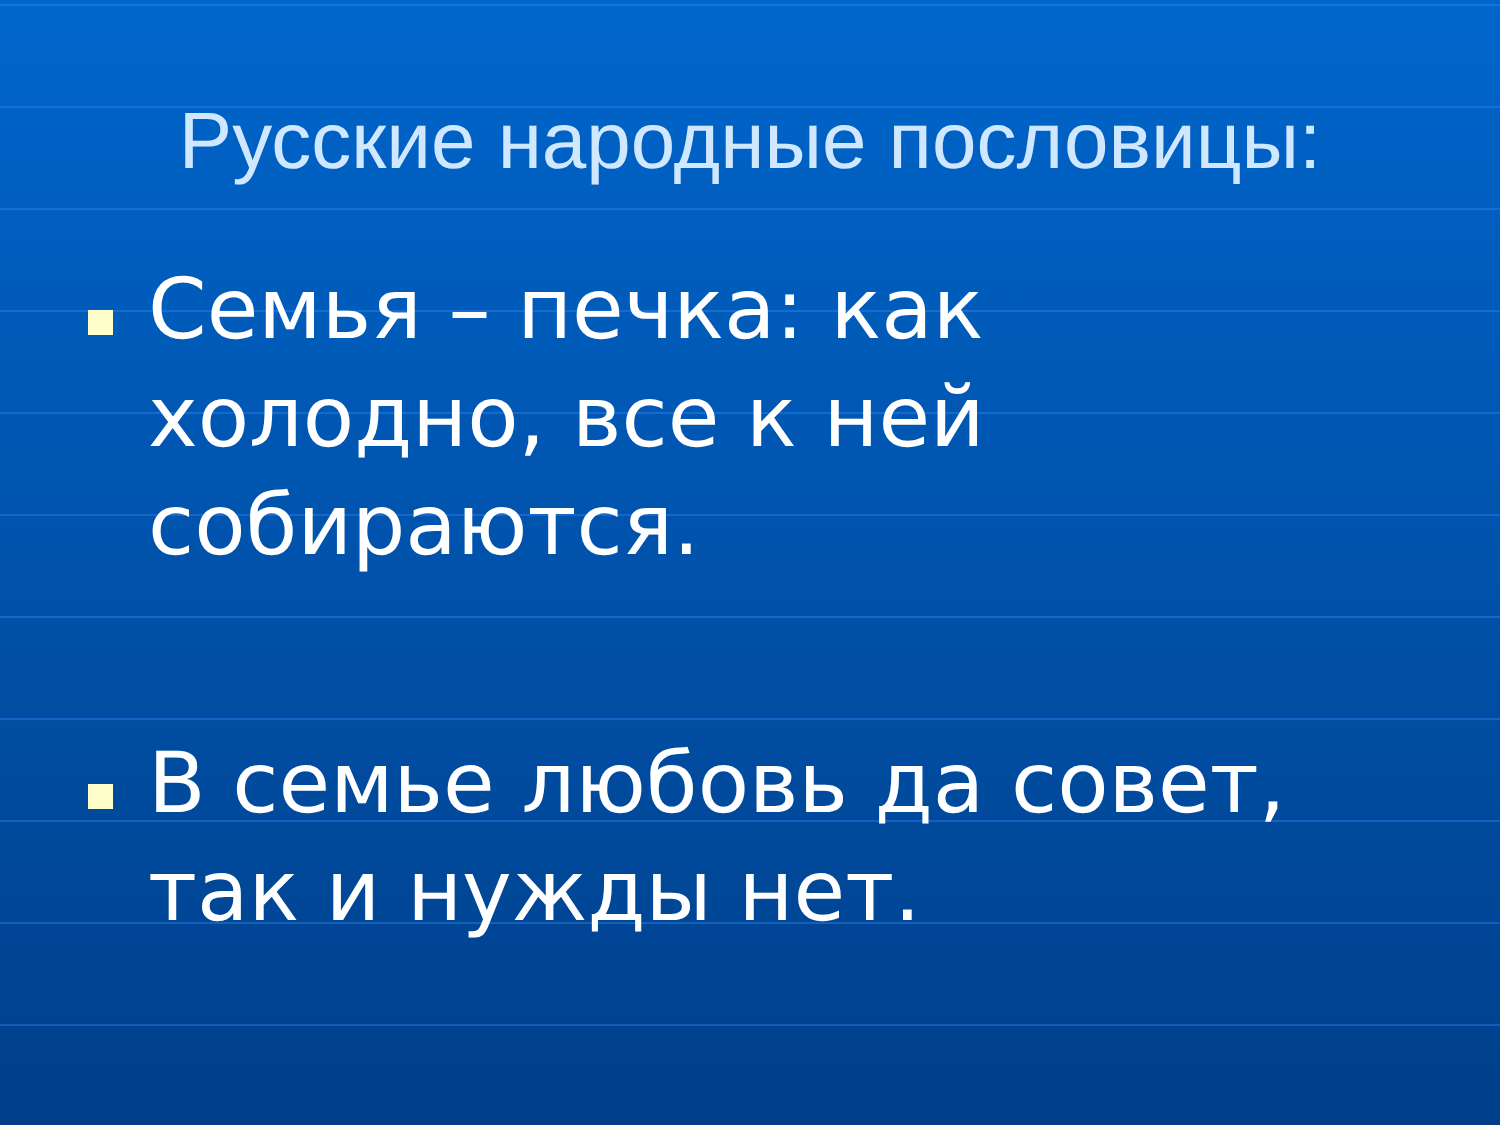Русские народные пословицы:
Семья – печка: как холодно, все к ней собираются.
В семье любовь да совет, так и нужды нет.